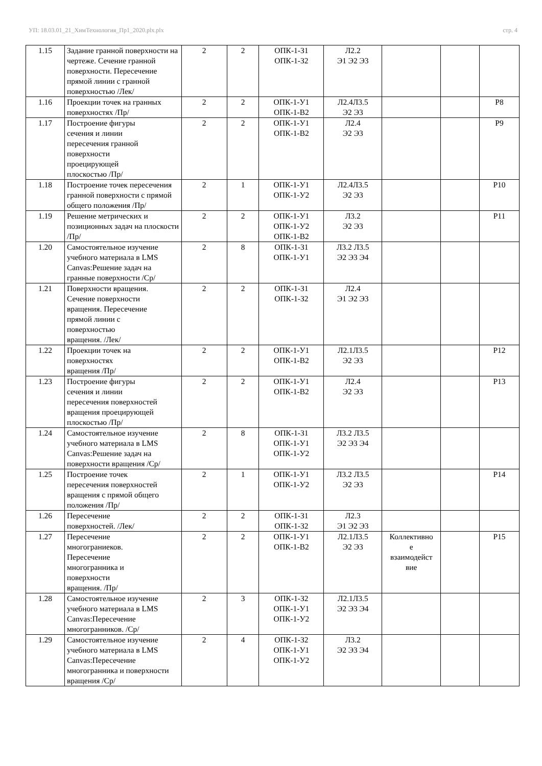УП: 18.03.01_21_ХимТехнология_Пр1_2020.plx.plx стр. 4
| 1.15 | Задание гранной поверхности на чертеже. Сечение гранной поверхности. Пересечение прямой линии с гранной поверхностью /Лек/ | 2 | 2 | ОПК-1-З1 ОПК-1-З2 | Л2.2 Э1 Э2 Э3 | | | |
| 1.16 | Проекции точек на гранных поверхностях /Пр/ | 2 | 2 | ОПК-1-У1 ОПК-1-В2 | Л2.4Л3.5 Э2 Э3 | | | Р8 |
| 1.17 | Построение фигуры сечения и линии пересечения гранной поверхности проецирующей плоскостью /Пр/ | 2 | 2 | ОПК-1-У1 ОПК-1-В2 | Л2.4 Э2 Э3 | | | Р9 |
| 1.18 | Построение точек пересечения гранной поверхности с прямой общего положения /Пр/ | 2 | 1 | ОПК-1-У1 ОПК-1-У2 | Л2.4Л3.5 Э2 Э3 | | | Р10 |
| 1.19 | Решение метрических и позиционных задач на плоскости /Пр/ | 2 | 2 | ОПК-1-У1 ОПК-1-У2 ОПК-1-В2 | Л3.2 Э2 Э3 | | | Р11 |
| 1.20 | Самостоятельное изучение учебного материала в LMS Canvas:Решение задач на гранные поверхности /Ср/ | 2 | 8 | ОПК-1-З1 ОПК-1-У1 | Л3.2 Л3.5 Э2 Э3 Э4 | | | |
| 1.21 | Поверхности вращения. Сечение поверхности вращения. Пересечение прямой линии с поверхностью вращения. /Лек/ | 2 | 2 | ОПК-1-З1 ОПК-1-З2 | Л2.4 Э1 Э2 Э3 | | | |
| 1.22 | Проекции точек на поверхностях вращения /Пр/ | 2 | 2 | ОПК-1-У1 ОПК-1-В2 | Л2.1Л3.5 Э2 Э3 | | | Р12 |
| 1.23 | Построение фигуры сечения и линии пересечения поверхностей вращения проецирующей плоскостью /Пр/ | 2 | 2 | ОПК-1-У1 ОПК-1-В2 | Л2.4 Э2 Э3 | | | Р13 |
| 1.24 | Самостоятельное изучение учебного материала в LMS Canvas:Решение задач на поверхности вращения /Ср/ | 2 | 8 | ОПК-1-З1 ОПК-1-У1 ОПК-1-У2 | Л3.2 Л3.5 Э2 Э3 Э4 | | | |
| 1.25 | Построение точек пересечения поверхностей вращения с прямой общего положения /Пр/ | 2 | 1 | ОПК-1-У1 ОПК-1-У2 | Л3.2 Л3.5 Э2 Э3 | | | Р14 |
| 1.26 | Пересечение поверхностей. /Лек/ | 2 | 2 | ОПК-1-З1 ОПК-1-З2 | Л2.3 Э1 Э2 Э3 | | | |
| 1.27 | Пересечение многограниеков. Пересечение многогранника и поверхности вращения. /Пр/ | 2 | 2 | ОПК-1-У1 ОПК-1-В2 | Л2.1Л3.5 Э2 Э3 | Коллективно е взаимодейст вие | | Р15 |
| 1.28 | Самостоятельное изучение учебного материала в LMS Canvas:Пересечение многогранников. /Ср/ | 2 | 3 | ОПК-1-З2 ОПК-1-У1 ОПК-1-У2 | Л2.1Л3.5 Э2 Э3 Э4 | | | |
| 1.29 | Самостоятельное изучение учебного материала в LMS Canvas:Пересечение многогранника и поверхности вращения /Ср/ | 2 | 4 | ОПК-1-З2 ОПК-1-У1 ОПК-1-У2 | Л3.2 Э2 Э3 Э4 | | | |